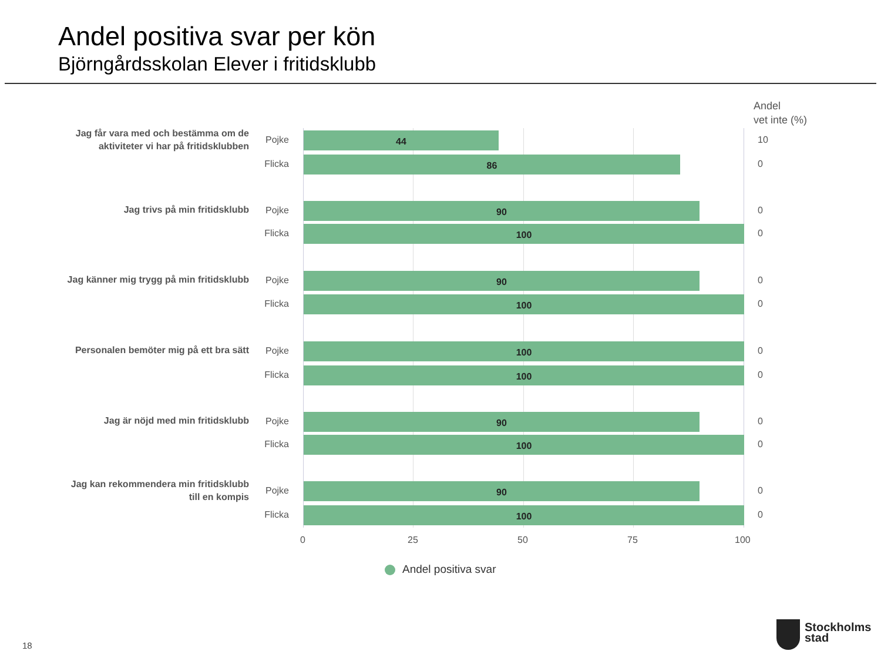Andel positiva svar per kön
Björngårdsskolan Elever i fritidsklubb
Andel
vet inte (%)
Jag får vara med och bestämma om de aktiviteter vi har på fritidsklubben
Pojke 44 10
Flicka
86 0
Jag trivs på min fritidsklubb
Pojke 90 0
Flicka
100 0
Jag känner mig trygg på min fritidsklubb
Pojke 90 0
Flicka
100 0
Personalen bemöter mig på ett bra sätt
Pojke 100 0
Flicka
100 0
Jag är nöjd med min fritidsklubb
Pojke 90 0
Flicka
100 0
Jag kan rekommendera min fritidsklubb till en kompis
Pojke 90 0
Flicka
100 0
0 25 50 75 100
Andel positiva svar
18
Stockholms
stad